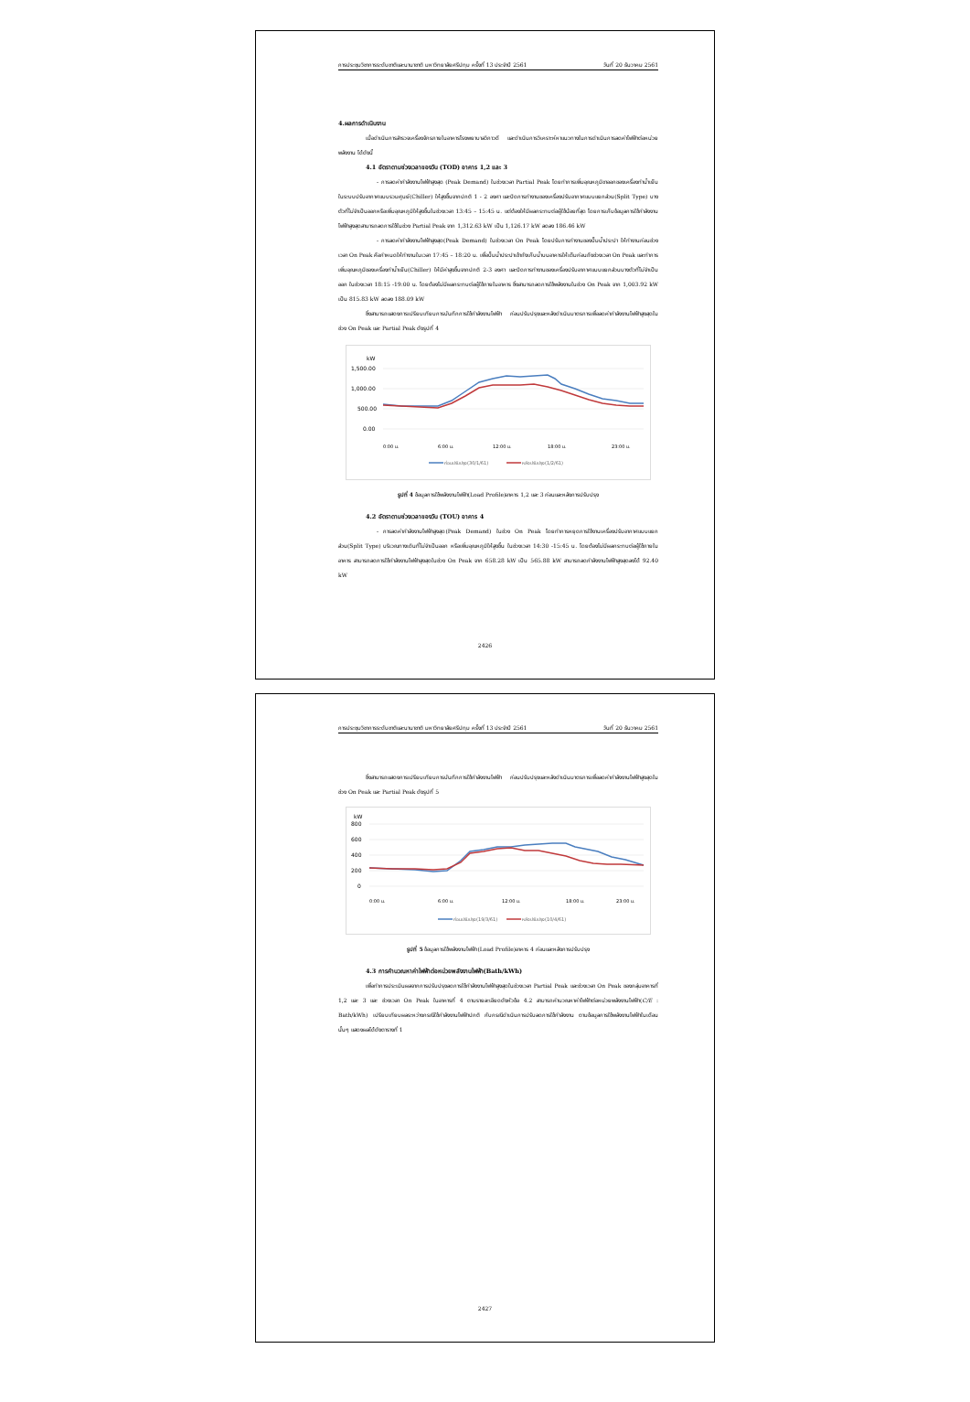การประชุมวิชาการระดับชาติและนานาชาติ มหาวิทยาลัยศรีปทุม ครั้งที่ 13 ประจำปี 2561 วันที่ 20 ธันวาคม 2561
4.ผลการดำเนินงาน
เมื่อดำเนินการสำรวจเครื่องจักรภายในอาคารโรงพยาบาลวิภาวดี และดำเนินการวิเคราะห์หาแนวทางในการดำเนินการลดค่าไฟฟ้าต่อหน่วยพลังงาน ได้ดังนี้
4.1 อัตราตามช่วงเวลาของวัน (TOD) อาคาร 1,2 และ 3
- การลดค่ากำลังงานไฟฟ้าสูงสุด (Peak Demand) ในช่วงเวลา Partial Peak โดยทำการเพิ่มอุณหภูมิขาออกของเครื่องทำน้ำเย็นในระบบปรับอากาศแบบรวมศูนย์(Chiller) ให้สูงขึ้นจากปกติ 1 - 2 องศา และปิดการทำงานของเครื่องปรับอากาศแบบแยกส่วน(Split Type) บางตัวที่ไม่จำเป็นออกหรือเพิ่มอุณหภูมิให้สูงขึ้นในช่วงเวลา 13:45 – 15:45 น. แต่ต้องให้มีผลกระทบต่อผู้ใช้น้อยที่สุด โดยการเก็บข้อมูลการใช้กำลังงานไฟฟ้าสูงสุดสามารถลดการใช้ในช่วง Partial Peak จาก 1,312.63 kW เป็น 1,126.17 kW ลดลง 186.46 kW
- การลดค่ากำลังงานไฟฟ้าสูงสุด(Peak Demand) ในช่วงเวลา On Peak โดยปรับการทำงานของปั๊มน้ำประปา ให้ทำงานก่อนช่วงเวลา On Peak คือกำหนดให้ทำงานในเวลา 17:45 – 18:20 น. เพื่อปั๊มน้ำประปาเข้าถังเก็บน้ำบนอาคารให้เต็มก่อนถึงช่วงเวลา On Peak และทำการเพิ่มอุณหภูมิของเครื่องทำน้ำเย็น(Chiller) ให้มีค่าสูงขึ้นจากปกติ 2-3 องศา และปิดการทำงานของเครื่องปรับอากาศแบบแยกส่วนบางตัวที่ไม่จำเป็นออก ในช่วงเวลา 18:15 -19:00 น. โดยต้องไม่มีผลกระทบต่อผู้ใช้ภายในอาคาร ซึ่งสามารถลดการใช้พลังงานในช่วง On Peak จาก 1,003.92 kW เป็น 815.83 kW ลดลง 188.09 kW
ซึ่งสามารถแสดงการเปรียบเทียบการบันทึกการใช้กำลังงานไฟฟ้า ก่อนปรับปรุงและหลังดำเนินมาตรการเพื่อลดค่ากำลังงานไฟฟ้าสูงสุดในช่วง On Peak และ Partial Peak ดังรูปที่ 4
kW
1,500.00
1,000.00
500.00
0.00
0:00 น.
6:00 น.
12:00 น.
18:00 น.
23:00 น.
ก่อนปรับปรุง(30/1/61)
หลังปรับปรุง(1/2/61)
รูปที่ 4 ข้อมูลการใช้พลังงานไฟฟ้า(Load Profile)อาคาร 1,2 และ 3 ก่อนและหลังการปรับปรุง
4.2 อัตราตามช่วงเวลาของวัน (TOU) อาคาร 4
- การลดค่ากำลังงานไฟฟ้าสูงสุด(Peak Demand) ในช่วง On Peak โดยทำการหยุดการใช้งานเครื่องปรับอากาศแบบแยกส่วน(Split Type) บริเวณทางเดินที่ไม่จำเป็นออก หรือเพิ่มอุณหภูมิให้สูงขึ้น ในช่วงเวลา 14:30 -15:45 น. โดยต้องไม่มีผลกระทบต่อผู้ใช้ภายในอาคาร สามารถลดการใช้กำลังงานไฟฟ้าสูงสุดในช่วง On Peak จาก 658.28 kW เป็น 565.88 kW สามารถลดกำลังงานไฟฟ้าสูงสุดลงได้ 92.40 kW
2426
การประชุมวิชาการระดับชาติและนานาชาติ มหาวิทยาลัยศรีปทุม ครั้งที่ 13 ประจำปี 2561 วันที่ 20 ธันวาคม 2561
ซึ่งสามารถแสดงการเปรียบเทียบการบันทึกการใช้กำลังงานไฟฟ้า ก่อนปรับปรุงและหลังดำเนินมาตรการเพื่อลดค่ากำลังงานไฟฟ้าสูงสุดในช่วง On Peak และ Partial Peak ดังรูปที่ 5
kW
800
600
400
200
0
0:00 น.
6:00 น.
12:00 น.
18:00 น.
23:00 น.
ก่อนปรับปรุง(19/3/61)
หลังปรับปรุง(10/4/61)
รูปที่ 5 ข้อมูลการใช้พลังงานไฟฟ้า(Load Profile)อาคาร 4 ก่อนและหลังการปรับปรุง
4.3 การคำนวณหาค่าไฟฟ้าต่อหน่วยพลังงานไฟฟ้า(Bath/kWh)
เพื่อทำการประเมินผลจากการปรับปรุงลดการใช้กำลังงานไฟฟ้าสูงสุดในช่วงเวลา Partial Peak และช่วงเวลา On Peak ของกลุ่มอาคารที่ 1,2 และ 3 และ ช่วงเวลา On Peak ในอาคารที่ 4 ตามรายละเอียดดังหัวข้อ 4.2 สามารถคำนวณหาค่าไฟฟ้าต่อหน่วยพลังงานไฟฟ้า(C/E : Bath/kWh) เปรียบเทียบผลระหว่างกรณีใช้กำลังงานไฟฟ้าปกติ กับกรณีดำเนินการปรับลดการใช้กำลังงาน ตามข้อมูลการใช้พลังงานไฟฟ้าในเดือนนั้นๆ แสดงผลได้ดังตารางที่ 1
2427